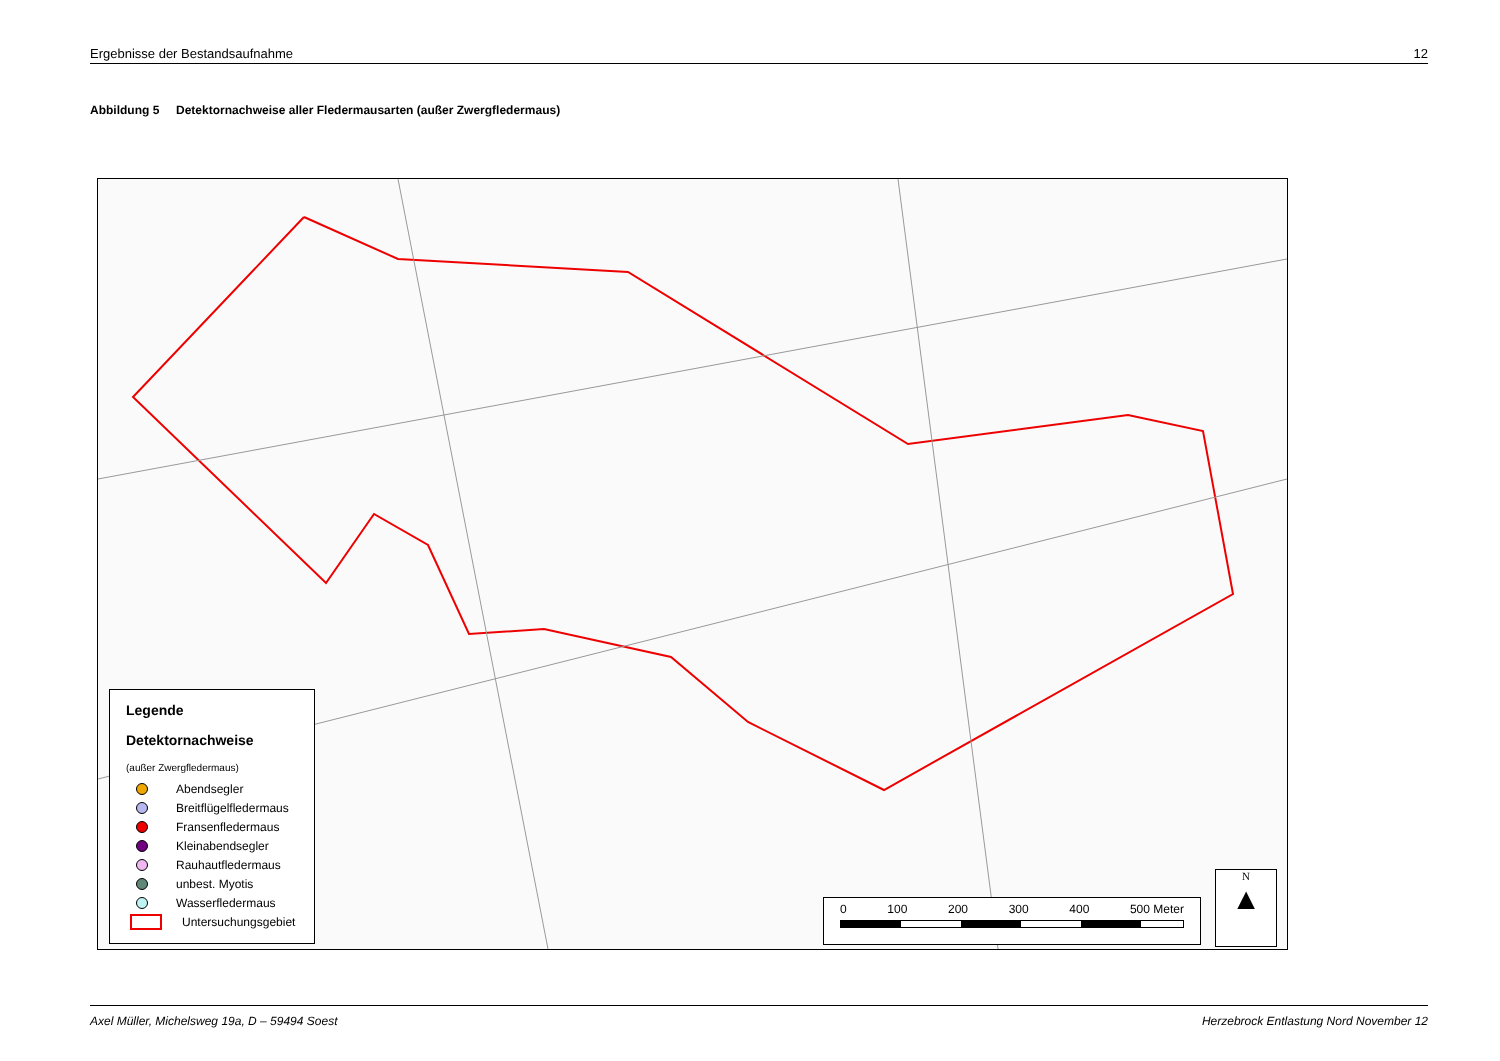Ergebnisse der Bestandsaufnahme 12
Abbildung 5 Detektornachweise aller Fledermausarten (außer Zwergfledermaus)
Legende
Detektornachweise
(außer Zwergfledermaus)
Abendsegler
Breitflügelfledermaus
Fransenfledermaus
Kleinabendsegler
Rauhautfledermaus
unbest. Myotis
Wasserfledermaus
Untersuchungsgebiet
0 100 200 300 400 500 Meter
N
▲
Axel Müller, Michelsweg 19a, D – 59494 Soest Herzebrock Entlastung Nord November 12